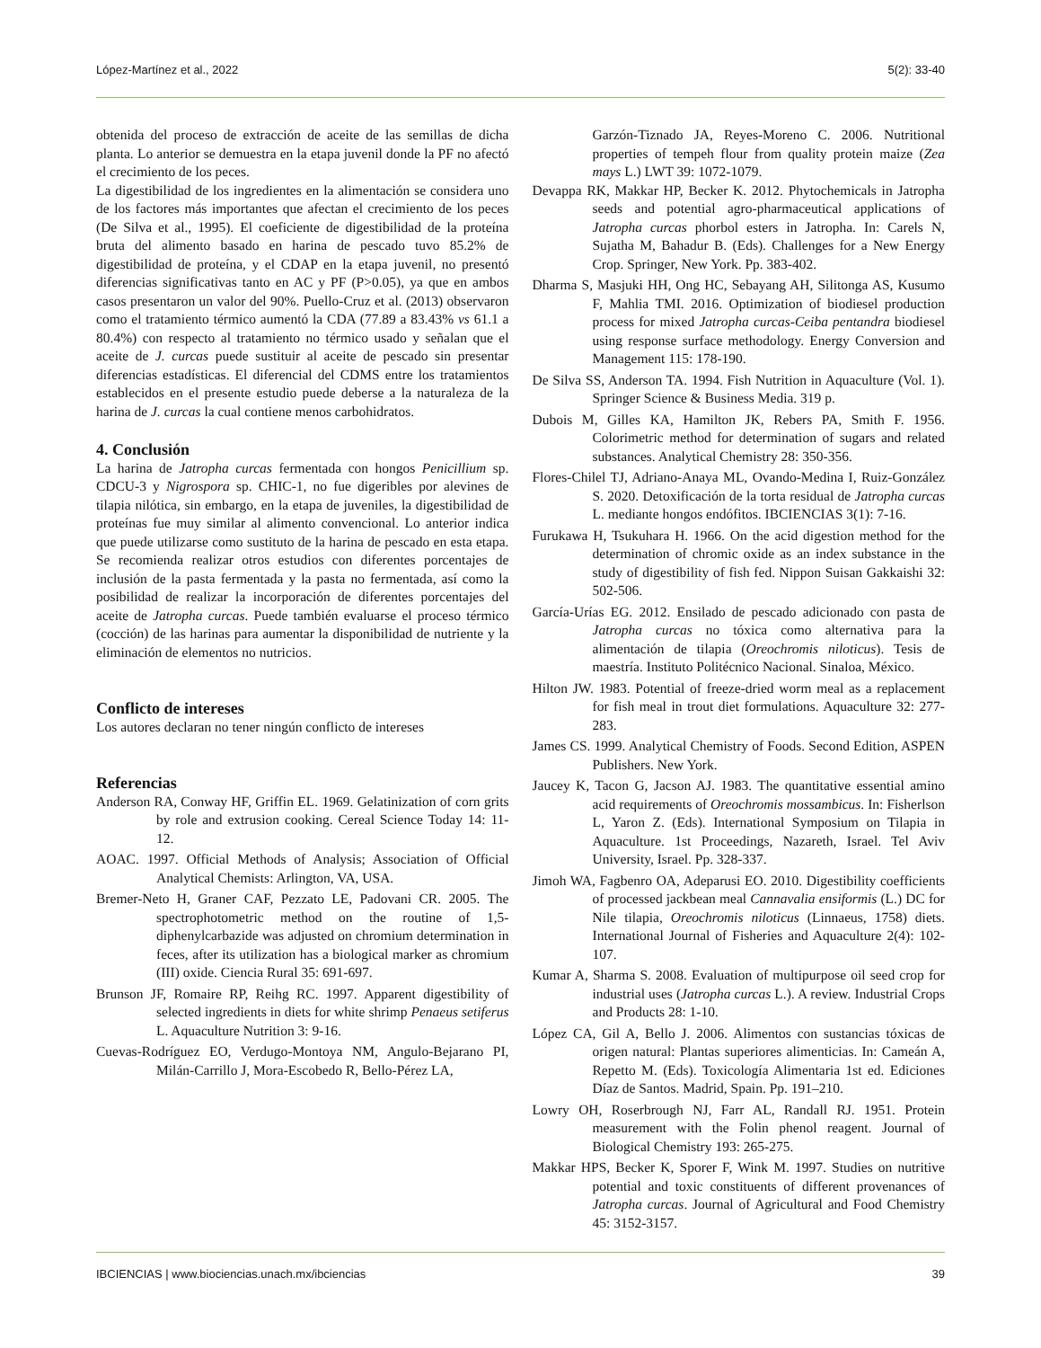López-Martínez et al., 2022 5(2): 33-40
obtenida del proceso de extracción de aceite de las semillas de dicha planta. Lo anterior se demuestra en la etapa juvenil donde la PF no afectó el crecimiento de los peces.
La digestibilidad de los ingredientes en la alimentación se considera uno de los factores más importantes que afectan el crecimiento de los peces (De Silva et al., 1995). El coeficiente de digestibilidad de la proteína bruta del alimento basado en harina de pescado tuvo 85.2% de digestibilidad de proteína, y el CDAP en la etapa juvenil, no presentó diferencias significativas tanto en AC y PF (P>0.05), ya que en ambos casos presentaron un valor del 90%. Puello-Cruz et al. (2013) observaron como el tratamiento térmico aumentó la CDA (77.89 a 83.43% vs 61.1 a 80.4%) con respecto al tratamiento no térmico usado y señalan que el aceite de J. curcas puede sustituir al aceite de pescado sin presentar diferencias estadísticas. El diferencial del CDMS entre los tratamientos establecidos en el presente estudio puede deberse a la naturaleza de la harina de J. curcas la cual contiene menos carbohidratos.
4. Conclusión
La harina de Jatropha curcas fermentada con hongos Penicillium sp. CDCU-3 y Nigrospora sp. CHIC-1, no fue digeribles por alevines de tilapia nilótica, sin embargo, en la etapa de juveniles, la digestibilidad de proteínas fue muy similar al alimento convencional. Lo anterior indica que puede utilizarse como sustituto de la harina de pescado en esta etapa. Se recomienda realizar otros estudios con diferentes porcentajes de inclusión de la pasta fermentada y la pasta no fermentada, así como la posibilidad de realizar la incorporación de diferentes porcentajes del aceite de Jatropha curcas. Puede también evaluarse el proceso térmico (cocción) de las harinas para aumentar la disponibilidad de nutriente y la eliminación de elementos no nutricios.
Conflicto de intereses
Los autores declaran no tener ningún conflicto de intereses
Referencias
Anderson RA, Conway HF, Griffin EL. 1969. Gelatinization of corn grits by role and extrusion cooking. Cereal Science Today 14: 11-12.
AOAC. 1997. Official Methods of Analysis; Association of Official Analytical Chemists: Arlington, VA, USA.
Bremer-Neto H, Graner CAF, Pezzato LE, Padovani CR. 2005. The spectrophotometric method on the routine of 1,5-diphenylcarbazide was adjusted on chromium determination in feces, after its utilization has a biological marker as chromium (III) oxide. Ciencia Rural 35: 691-697.
Brunson JF, Romaire RP, Reihg RC. 1997. Apparent digestibility of selected ingredients in diets for white shrimp Penaeus setiferus L. Aquaculture Nutrition 3: 9-16.
Cuevas-Rodríguez EO, Verdugo-Montoya NM, Angulo-Bejarano PI, Milán-Carrillo J, Mora-Escobedo R, Bello-Pérez LA,
Garzón-Tiznado JA, Reyes-Moreno C. 2006. Nutritional properties of tempeh flour from quality protein maize (Zea mays L.) LWT 39: 1072-1079.
Devappa RK, Makkar HP, Becker K. 2012. Phytochemicals in Jatropha seeds and potential agro-pharmaceutical applications of Jatropha curcas phorbol esters in Jatropha. In: Carels N, Sujatha M, Bahadur B. (Eds). Challenges for a New Energy Crop. Springer, New York. Pp. 383-402.
Dharma S, Masjuki HH, Ong HC, Sebayang AH, Silitonga AS, Kusumo F, Mahlia TMI. 2016. Optimization of biodiesel production process for mixed Jatropha curcas-Ceiba pentandra biodiesel using response surface methodology. Energy Conversion and Management 115: 178-190.
De Silva SS, Anderson TA. 1994. Fish Nutrition in Aquaculture (Vol. 1). Springer Science & Business Media. 319 p.
Dubois M, Gilles KA, Hamilton JK, Rebers PA, Smith F. 1956. Colorimetric method for determination of sugars and related substances. Analytical Chemistry 28: 350-356.
Flores-Chilel TJ, Adriano-Anaya ML, Ovando-Medina I, Ruiz-González S. 2020. Detoxificación de la torta residual de Jatropha curcas L. mediante hongos endófitos. IBCIENCIAS 3(1): 7-16.
Furukawa H, Tsukuhara H. 1966. On the acid digestion method for the determination of chromic oxide as an index substance in the study of digestibility of fish fed. Nippon Suisan Gakkaishi 32: 502-506.
García-Urías EG. 2012. Ensilado de pescado adicionado con pasta de Jatropha curcas no tóxica como alternativa para la alimentación de tilapia (Oreochromis niloticus). Tesis de maestría. Instituto Politécnico Nacional. Sinaloa, México.
Hilton JW. 1983. Potential of freeze-dried worm meal as a replacement for fish meal in trout diet formulations. Aquaculture 32: 277-283.
James CS. 1999. Analytical Chemistry of Foods. Second Edition, ASPEN Publishers. New York.
Jaucey K, Tacon G, Jacson AJ. 1983. The quantitative essential amino acid requirements of Oreochromis mossambicus. In: Fisherlson L, Yaron Z. (Eds). International Symposium on Tilapia in Aquaculture. 1st Proceedings, Nazareth, Israel. Tel Aviv University, Israel. Pp. 328-337.
Jimoh WA, Fagbenro OA, Adeparusi EO. 2010. Digestibility coefficients of processed jackbean meal Cannavalia ensiformis (L.) DC for Nile tilapia, Oreochromis niloticus (Linnaeus, 1758) diets. International Journal of Fisheries and Aquaculture 2(4): 102-107.
Kumar A, Sharma S. 2008. Evaluation of multipurpose oil seed crop for industrial uses (Jatropha curcas L.). A review. Industrial Crops and Products 28: 1-10.
López CA, Gil A, Bello J. 2006. Alimentos con sustancias tóxicas de origen natural: Plantas superiores alimenticias. In: Cameán A, Repetto M. (Eds). Toxicología Alimentaria 1st ed. Ediciones Díaz de Santos. Madrid, Spain. Pp. 191–210.
Lowry OH, Roserbrough NJ, Farr AL, Randall RJ. 1951. Protein measurement with the Folin phenol reagent. Journal of Biological Chemistry 193: 265-275.
Makkar HPS, Becker K, Sporer F, Wink M. 1997. Studies on nutritive potential and toxic constituents of different provenances of Jatropha curcas. Journal of Agricultural and Food Chemistry 45: 3152-3157.
IBCIENCIAS | www.biociencias.unach.mx/ibciencias 39